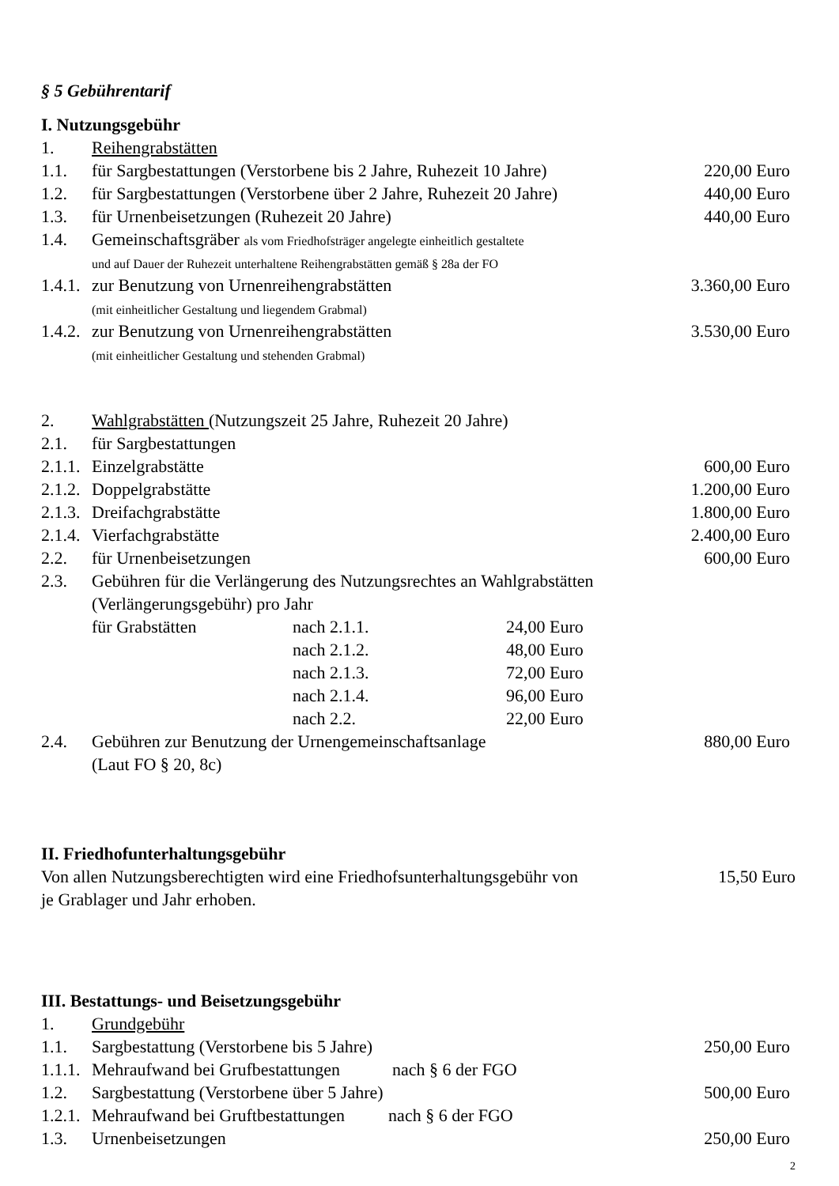§ 5 Gebührentarif
I. Nutzungsgebühr
1. Reihengrabstätten
1.1. für Sargbestattungen (Verstorbene bis 2 Jahre, Ruhezeit 10 Jahre) 220,00 Euro
1.2. für Sargbestattungen (Verstorbene über 2 Jahre, Ruhezeit 20 Jahre) 440,00 Euro
1.3. für Urnenbeisetzungen (Ruhezeit 20 Jahre) 440,00 Euro
1.4. Gemeinschaftsgräber als vom Friedhofsträger angelegte einheitlich gestaltete
und auf Dauer der Ruhezeit unterhaltene Reihengrabstätten gemäß § 28a der FO
1.4.1. zur Benutzung von Urnenreihengrabstätten
(mit einheitlicher Gestaltung und liegendem Grabmal) 3.360,00 Euro
1.4.2. zur Benutzung von Urnenreihengrabstätten
(mit einheitlicher Gestaltung und stehenden Grabmal) 3.530,00 Euro
2. Wahlgrabstätten (Nutzungszeit 25 Jahre, Ruhezeit 20 Jahre)
2.1. für Sargbestattungen
2.1.1. Einzelgrabstätte 600,00 Euro
2.1.2. Doppelgrabstätte 1.200,00 Euro
2.1.3. Dreifachgrabstätte 1.800,00 Euro
2.1.4. Vierfachgrabstätte 2.400,00 Euro
2.2. für Urnenbeisetzungen 600,00 Euro
2.3. Gebühren für die Verlängerung des Nutzungsrechtes an Wahlgrabstätten
(Verlängerungsgebühr) pro Jahr
für Grabstätten nach 2.1.1. 24,00 Euro
nach 2.1.2. 48,00 Euro
nach 2.1.3. 72,00 Euro
nach 2.1.4. 96,00 Euro
nach 2.2. 22,00 Euro
2.4. Gebühren zur Benutzung der Urnengemeinschaftsanlage
(Laut FO § 20, 8c) 880,00 Euro
II. Friedhofunterhaltungsgebühr
Von allen Nutzungsberechtigten wird eine Friedhofsunterhaltungsgebühr von
je Grablager und Jahr erhoben. 15,50 Euro
III. Bestattungs- und Beisetzungsgebühr
1. Grundgebühr
1.1. Sargbestattung (Verstorbene bis 5 Jahre) 250,00 Euro
1.1.1. Mehraufwand bei Grufbestattungen nach § 6 der FGO
1.2. Sargbestattung (Verstorbene über 5 Jahre) 500,00 Euro
1.2.1. Mehraufwand bei Gruftbestattungen nach § 6 der FGO
1.3. Urnenbeisetzungen 250,00 Euro
2